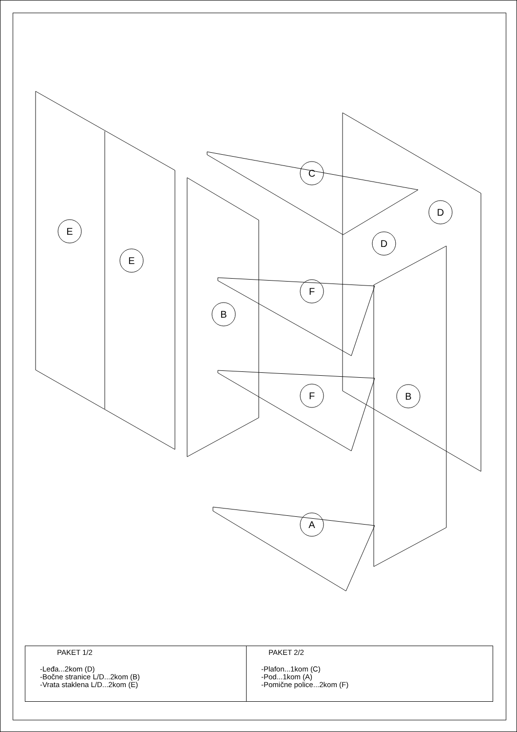E
E
B
C
D
D
F
F
B
A
| PAKET 1/2 -Leđa...2kom (D) -Bočne stranice L/D...2kom (B) -Vrata staklena L/D...2kom (E) | PAKET 2/2 -Plafon...1kom (C) -Pod...1kom (A) -Pomične police...2kom (F) |